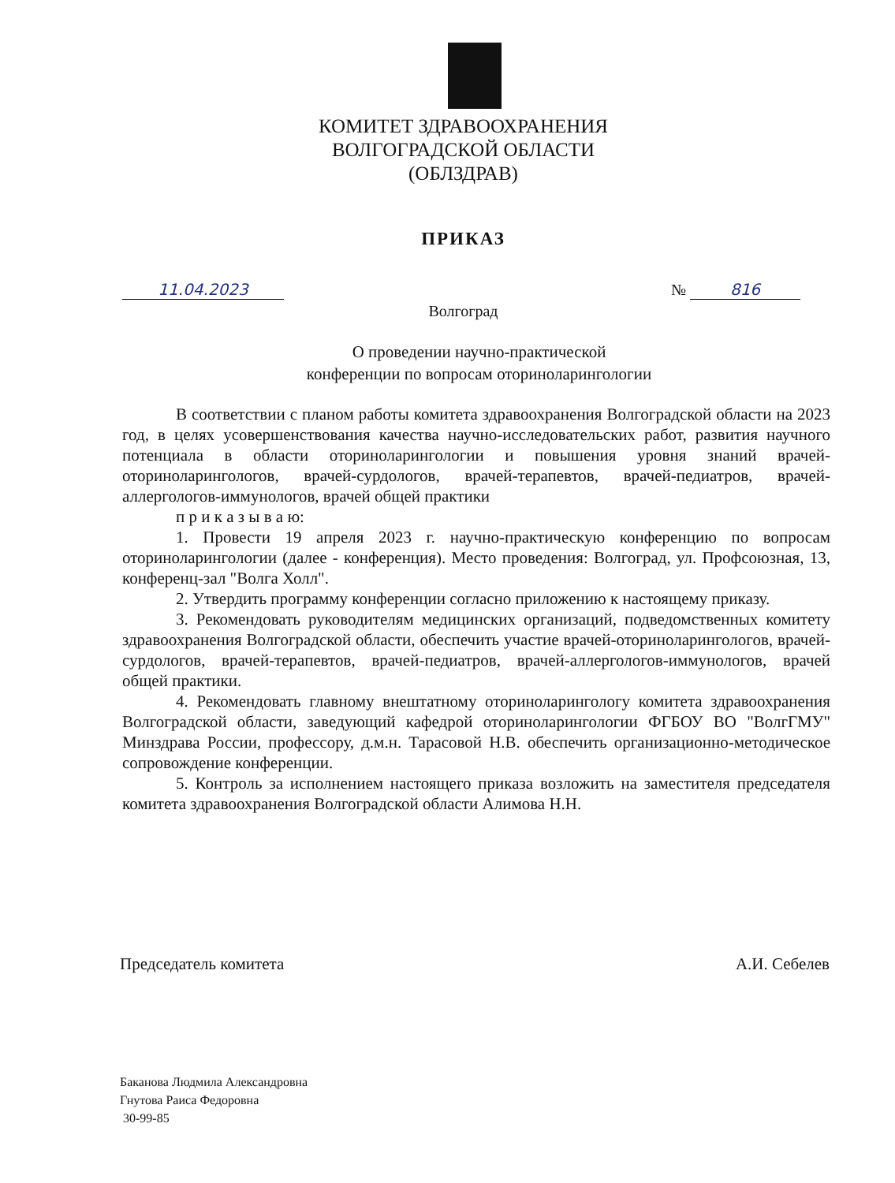КОМИТЕТ ЗДРАВООХРАНЕНИЯ
ВОЛГОГРАДСКОЙ ОБЛАСТИ
(ОБЛЗДРАВ)
ПРИКАЗ
11.04.2023 № 816
Волгоград
О проведении научно-практической
конференции по вопросам оториноларингологии
В соответствии с планом работы комитета здравоохранения Волгоградской области на 2023 год, в целях усовершенствования качества научно-исследовательских работ, развития научного потенциала в области оториноларингологии и повышения уровня знаний врачей-оториноларингологов, врачей-сурдологов, врачей-терапевтов, врачей-педиатров, врачей-аллергологов-иммунологов, врачей общей практики
п р и к а з ы в а ю:
1. Провести 19 апреля 2023 г. научно-практическую конференцию по вопросам оториноларингологии (далее - конференция). Место проведения: Волгоград, ул. Профсоюзная, 13, конференц-зал "Волга Холл".
2. Утвердить программу конференции согласно приложению к настоящему приказу.
3. Рекомендовать руководителям медицинских организаций, подведомственных комитету здравоохранения Волгоградской области, обеспечить участие врачей-оториноларингологов, врачей-сурдологов, врачей-терапевтов, врачей-педиатров, врачей-аллергологов-иммунологов, врачей общей практики.
4. Рекомендовать главному внештатному оториноларингологу комитета здравоохранения Волгоградской области, заведующий кафедрой оториноларингологии ФГБОУ ВО "ВолгГМУ" Минздрава России, профессору, д.м.н. Тарасовой Н.В. обеспечить организационно-методическое сопровождение конференции.
5. Контроль за исполнением настоящего приказа возложить на заместителя председателя комитета здравоохранения Волгоградской области Алимова Н.Н.
Председатель комитета А.И. Себелев
Баканова Людмила Александровна
Гнутова Раиса Федоровна
30-99-85